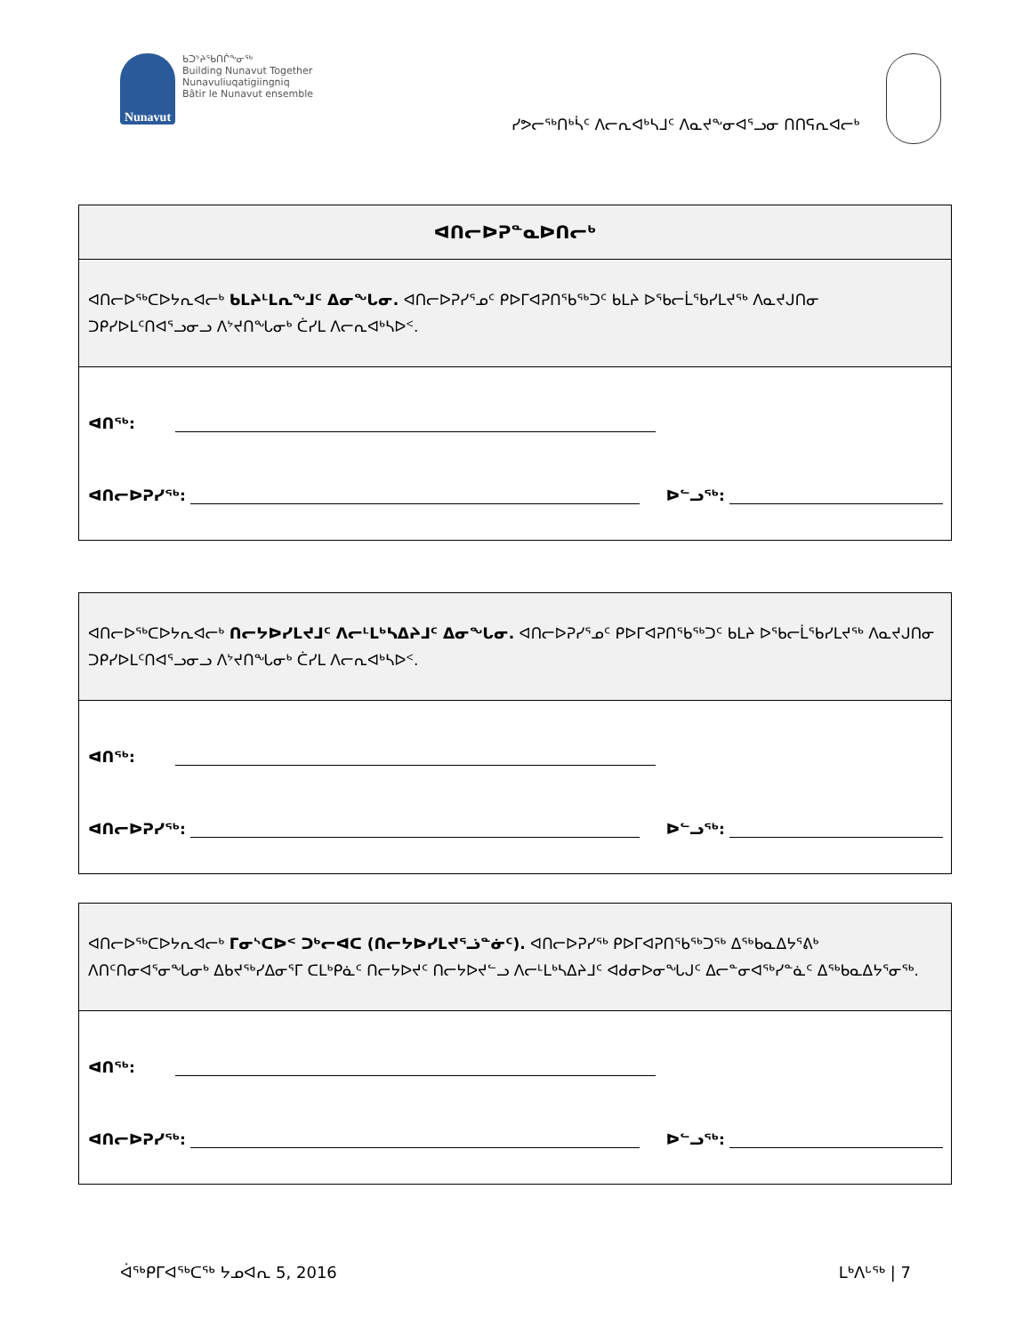Nunavut
ᑲᑐᔾᔨᖃᑎᒌᖕᓂᖅ
Building Nunavut Together
Nunavuliuqatigiingniq
Bâtir le Nunavut ensemble
ᓯᕗᓕᖅᑎᒃᓵᑦ ᐱᓕᕆᐊᒃᓴᒧᑦ ᐱᓇᔪᖕᓂᐊᕐᓗᓂ ᑎᑎᕋᕆᐊᓕᒃ
ᐊᑎᓕᐅᕈᓐᓇᐅᑎᓕᒃ
ᐊᑎᓕᐅᖅᑕᐅᔭᕆᐊᓕᒃ ᑲᒪᔨᒻᒪᕆᖕᒧᑦ ᐃᓂᖓᓂ. ᐊᑎᓕᐅᕈᓯᕐᓄᑦ ᑭᐅᒥᐊᕈᑎᖃᖅᑐᑦ ᑲᒪᔨ ᐅᖃᓕᒫᖃᓯᒪᔪᖅ ᐱᓇᔪᒍᑎᓂ ᑐᑭᓯᐅᒪᑦᑎᐊᕐᓗᓂᓗ ᐱᔾᔪᑎᖓᓂᒃ ᑖᓯᒪ ᐱᓕᕆᐊᒃᓴᐅᑉ.
ᐊᑎᖅ:
ᐊᑎᓕᐅᕈᓯᖅ: ᐅᓪᓗᖅ:
ᐊᑎᓕᐅᖅᑕᐅᔭᕆᐊᓕᒃ ᑎᓕᔭᐅᓯᒪᔪᒧᑦ ᐱᓕᒻᒪᒃᓴᐃᔨᒧᑦ ᐃᓂᖓᓂ. ᐊᑎᓕᐅᕈᓯᕐᓄᑦ ᑭᐅᒥᐊᕈᑎᖃᖅᑐᑦ ᑲᒪᔨ ᐅᖃᓕᒫᖃᓯᒪᔪᖅ ᐱᓇᔪᒍᑎᓂ ᑐᑭᓯᐅᒪᑦᑎᐊᕐᓗᓂᓗ ᐱᔾᔪᑎᖓᓂᒃ ᑖᓯᒪ ᐱᓕᕆᐊᒃᓴᐅᑉ.
ᐊᑎᖅ:
ᐊᑎᓕᐅᕈᓯᖅ: ᐅᓪᓗᖅ:
ᐊᑎᓕᐅᖅᑕᐅᔭᕆᐊᓕᒃ ᒥᓂᔅᑕᐅᑉ ᑐᒃᓕᐊᑕ (ᑎᓕᔭᐅᓯᒪᔪᕐᓘᓐᓃᑦ). ᐊᑎᓕᐅᕈᓯᖅ ᑭᐅᒥᐊᕈᑎᖃᖅᑐᖅ ᐃᖅᑲᓇᐃᔭᕐᕕᒃ ᐱᑎᑦᑎᓂᐊᕐᓂᖓᓂᒃ ᐃᑲᔪᖅᓯᐃᓂᕐᒥ ᑕᒪᒃᑭᓈᑦ ᑎᓕᔭᐅᔪᑦ ᑎᓕᔭᐅᔪᓪᓗ ᐱᓕᒻᒪᒃᓴᐃᔨᒧᑦ ᐊᑯᓂᐅᓂᖓᒍᑦ ᐃᓕᓐᓂᐊᖅᓯᓐᓈᑦ ᐃᖅᑲᓇᐃᔭᕐᓂᖅ.
ᐊᑎᖅ:
ᐊᑎᓕᐅᕈᓯᖅ: ᐅᓪᓗᖅ:
ᐋᖅᑭᒥᐊᖅᑕᖅ ᔭᓄᐊᕆ 5, 2016 ᒪᒃᐱᒡᖅ | 7